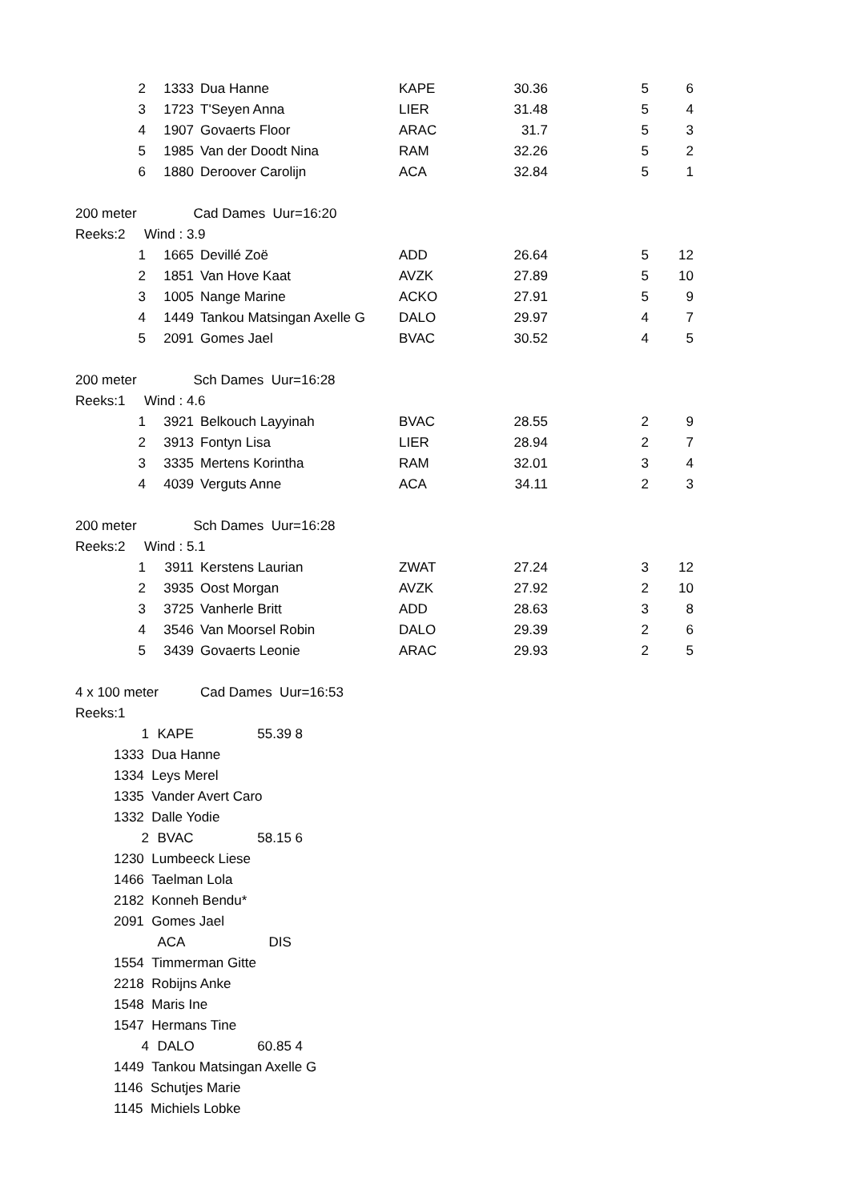| 2 | 1333 | | Dua Hanne | KAPE | 30.36 | 5 | 6 |
| 3 | 1723 | | T'Seyen Anna | LIER | 31.48 | 5 | 4 |
| 4 | 1907 | | Govaerts Floor | ARAC | 31.7 | 5 | 3 |
| 5 | 1985 | | Van der Doodt Nina | RAM | 32.26 | 5 | 2 |
| 6 | 1880 | | Deroover Carolijn | ACA | 32.84 | 5 | 1 |
| 200 meter Cad Dames Uur=16:20 | | | | | | | |
| Reeks:2 Wind : 3.9 | | | | | | | |
| 1 | 1665 | | Devillé Zoë | ADD | 26.64 | 5 | 12 |
| 2 | 1851 | | Van Hove Kaat | AVZK | 27.89 | 5 | 10 |
| 3 | 1005 | | Nange Marine | ACKO | 27.91 | 5 | 9 |
| 4 | 1449 | | Tankou Matsingan Axelle G | DALO | 29.97 | 4 | 7 |
| 5 | 2091 | | Gomes Jael | BVAC | 30.52 | 4 | 5 |
| 200 meter Sch Dames Uur=16:28 | | | | | | | |
| Reeks:1 Wind : 4.6 | | | | | | | |
| 1 | 3921 | | Belkouch Layyinah | BVAC | 28.55 | 2 | 9 |
| 2 | 3913 | | Fontyn Lisa | LIER | 28.94 | 2 | 7 |
| 3 | 3335 | | Mertens Korintha | RAM | 32.01 | 3 | 4 |
| 4 | 4039 | | Verguts Anne | ACA | 34.11 | 2 | 3 |
| 200 meter Sch Dames Uur=16:28 | | | | | | | |
| Reeks:2 Wind : 5.1 | | | | | | | |
| 1 | 3911 | | Kerstens Laurian | ZWAT | 27.24 | 3 | 12 |
| 2 | 3935 | | Oost Morgan | AVZK | 27.92 | 2 | 10 |
| 3 | 3725 | | Vanherle Britt | ADD | 28.63 | 3 | 8 |
| 4 | 3546 | | Van Moorsel Robin | DALO | 29.39 | 2 | 6 |
| 5 | 3439 | | Govaerts Leonie | ARAC | 29.93 | 2 | 5 |
| 4 x 100 meter Cad Dames Uur=16:53 | | | | | | | |
| Reeks:1 | | | | | | | |
| 1 | | KAPE | 55.39 | 8 |
| 1333 Dua Hanne | | | | |
| 1334 Leys Merel | | | | |
| 1335 Vander Avert Caro | | | | |
| 1332 Dalle Yodie | | | | |
| 2 | | BVAC | 58.15 | 6 |
| 1230 Lumbeeck Liese | | | | |
| 1466 Taelman Lola | | | | |
| 2182 Konneh Bendu* | | | | |
| 2091 Gomes Jael | | | | |
| | | ACA | DIS | |
| 1554 Timmerman Gitte | | | | |
| 2218 Robijns Anke | | | | |
| 1548 Maris Ine | | | | |
| 1547 Hermans Tine | | | | |
| 4 | | DALO | 60.85 | 4 |
| 1449 Tankou Matsingan Axelle G | | | | |
| 1146 Schutjes Marie | | | | |
| 1145 Michiels Lobke | | | | |